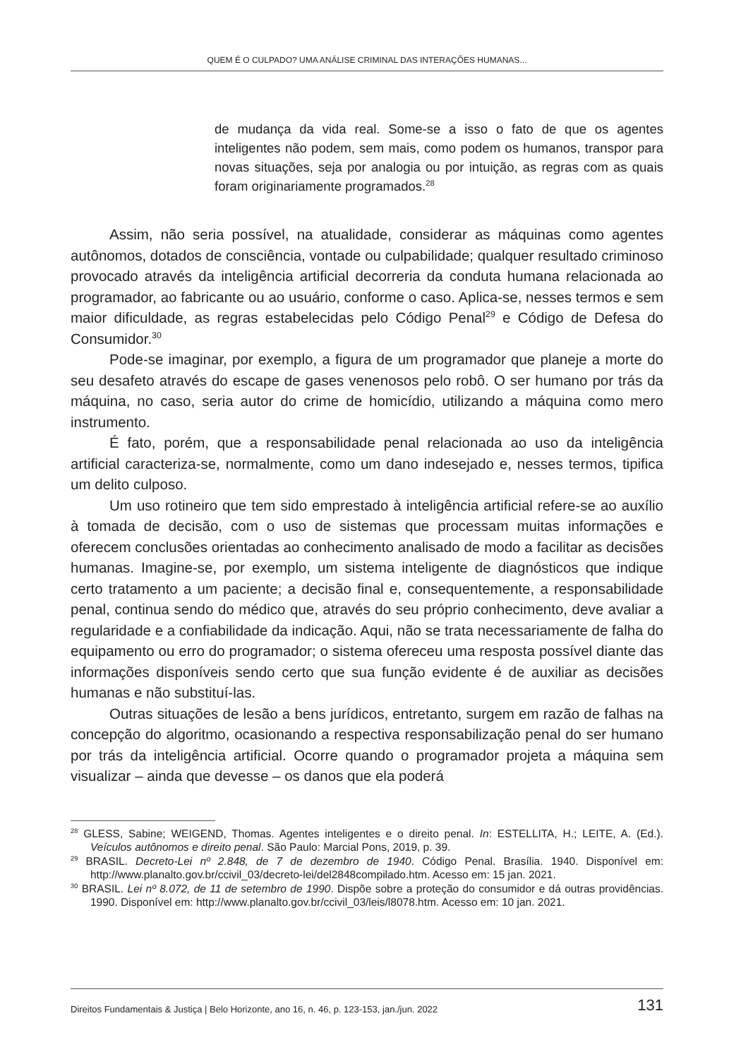QUEM É O CULPADO? UMA ANÁLISE CRIMINAL DAS INTERAÇÕES HUMANAS...
de mudança da vida real. Some-se a isso o fato de que os agentes inteligentes não podem, sem mais, como podem os humanos, transpor para novas situações, seja por analogia ou por intuição, as regras com as quais foram originariamente programados.<sup>28</sup>
Assim, não seria possível, na atualidade, considerar as máquinas como agentes autônomos, dotados de consciência, vontade ou culpabilidade; qualquer resultado criminoso provocado através da inteligência artificial decorreria da conduta humana relacionada ao programador, ao fabricante ou ao usuário, conforme o caso. Aplica-se, nesses termos e sem maior dificuldade, as regras estabelecidas pelo Código Penal<sup>29</sup> e Código de Defesa do Consumidor.<sup>30</sup>
Pode-se imaginar, por exemplo, a figura de um programador que planeje a morte do seu desafeto através do escape de gases venenosos pelo robô. O ser humano por trás da máquina, no caso, seria autor do crime de homicídio, utilizando a máquina como mero instrumento.
É fato, porém, que a responsabilidade penal relacionada ao uso da inteligência artificial caracteriza-se, normalmente, como um dano indesejado e, nesses termos, tipifica um delito culposo.
Um uso rotineiro que tem sido emprestado à inteligência artificial refere-se ao auxílio à tomada de decisão, com o uso de sistemas que processam muitas informações e oferecem conclusões orientadas ao conhecimento analisado de modo a facilitar as decisões humanas. Imagine-se, por exemplo, um sistema inteligente de diagnósticos que indique certo tratamento a um paciente; a decisão final e, consequentemente, a responsabilidade penal, continua sendo do médico que, através do seu próprio conhecimento, deve avaliar a regularidade e a confiabilidade da indicação. Aqui, não se trata necessariamente de falha do equipamento ou erro do programador; o sistema ofereceu uma resposta possível diante das informações disponíveis sendo certo que sua função evidente é de auxiliar as decisões humanas e não substituí-las.
Outras situações de lesão a bens jurídicos, entretanto, surgem em razão de falhas na concepção do algoritmo, ocasionando a respectiva responsabilização penal do ser humano por trás da inteligência artificial. Ocorre quando o programador projeta a máquina sem visualizar – ainda que devesse – os danos que ela poderá
<sup>28</sup> GLESS, Sabine; WEIGEND, Thomas. Agentes inteligentes e o direito penal. In: ESTELLITA, H.; LEITE, A. (Ed.). Veículos autônomos e direito penal. São Paulo: Marcial Pons, 2019, p. 39.
<sup>29</sup> BRASIL. Decreto-Lei nº 2.848, de 7 de dezembro de 1940. Código Penal. Brasília. 1940. Disponível em: http://www.planalto.gov.br/ccivil_03/decreto-lei/del2848compilado.htm. Acesso em: 15 jan. 2021.
<sup>30</sup> BRASIL. Lei nº 8.072, de 11 de setembro de 1990. Dispõe sobre a proteção do consumidor e dá outras providências. 1990. Disponível em: http://www.planalto.gov.br/ccivil_03/leis/l8078.htm. Acesso em: 10 jan. 2021.
Direitos Fundamentais & Justiça | Belo Horizonte, ano 16, n. 46, p. 123-153, jan./jun. 2022 131